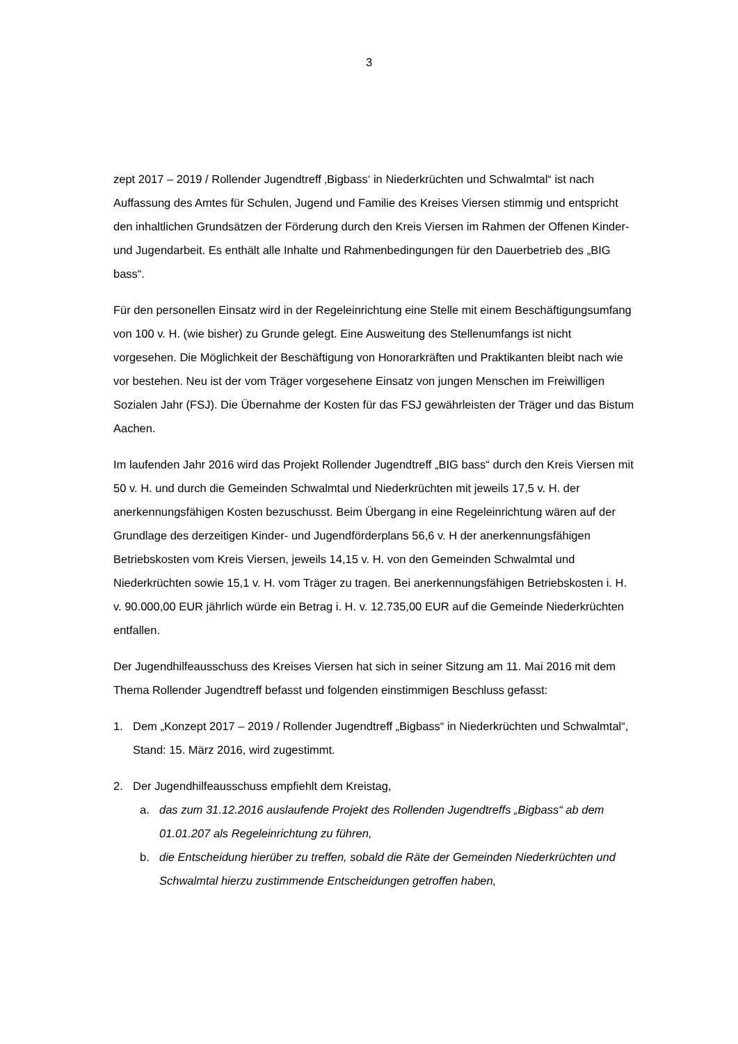3
zept 2017 – 2019 / Rollender Jugendtreff ‚Bigbass‘ in Niederkrüchten und Schwalmtal“ ist nach Auffassung des Amtes für Schulen, Jugend und Familie des Kreises Viersen stimmig und entspricht den inhaltlichen Grundsätzen der Förderung durch den Kreis Viersen im Rahmen der Offenen Kinder- und Jugendarbeit. Es enthält alle Inhalte und Rahmenbedingungen für den Dauerbetrieb des „BIG bass“.
Für den personellen Einsatz wird in der Regeleinrichtung eine Stelle mit einem Beschäftigungsumfang von 100 v. H. (wie bisher) zu Grunde gelegt. Eine Ausweitung des Stellenumfangs ist nicht vorgesehen. Die Möglichkeit der Beschäftigung von Honorarkräften und Praktikanten bleibt nach wie vor bestehen. Neu ist der vom Träger vorgesehene Einsatz von jungen Menschen im Freiwilligen Sozialen Jahr (FSJ). Die Übernahme der Kosten für das FSJ gewährleisten der Träger und das Bistum Aachen.
Im laufenden Jahr 2016 wird das Projekt Rollender Jugendtreff „BIG bass“ durch den Kreis Viersen mit 50 v. H. und durch die Gemeinden Schwalmtal und Niederkrüchten mit jeweils 17,5 v. H. der anerkennungsfähigen Kosten bezuschusst. Beim Übergang in eine Regeleinrichtung wären auf der Grundlage des derzeitigen Kinder- und Jugendförderplans 56,6 v. H der anerkennungsfähigen Betriebskosten vom Kreis Viersen, jeweils 14,15 v. H. von den Gemeinden Schwalmtal und Niederkrüchten sowie 15,1 v. H. vom Träger zu tragen. Bei anerkennungsfähigen Betriebskosten i. H. v. 90.000,00 EUR jährlich würde ein Betrag i. H. v. 12.735,00 EUR auf die Gemeinde Niederkrüchten entfallen.
Der Jugendhilfeausschuss des Kreises Viersen hat sich in seiner Sitzung am 11. Mai 2016 mit dem Thema Rollender Jugendtreff befasst und folgenden einstimmigen Beschluss gefasst:
1. Dem „Konzept 2017 – 2019 / Rollender Jugendtreff „Bigbass“ in Niederkrüchten und Schwalmtal“, Stand: 15. März 2016, wird zugestimmt.
2. Der Jugendhilfeausschuss empfiehlt dem Kreistag,
a. das zum 31.12.2016 auslaufende Projekt des Rollenden Jugendtreffs „Bigbass“ ab dem 01.01.207 als Regeleinrichtung zu führen,
b. die Entscheidung hierüber zu treffen, sobald die Räte der Gemeinden Niederkrüchten und Schwalmtal hierzu zustimmende Entscheidungen getroffen haben,